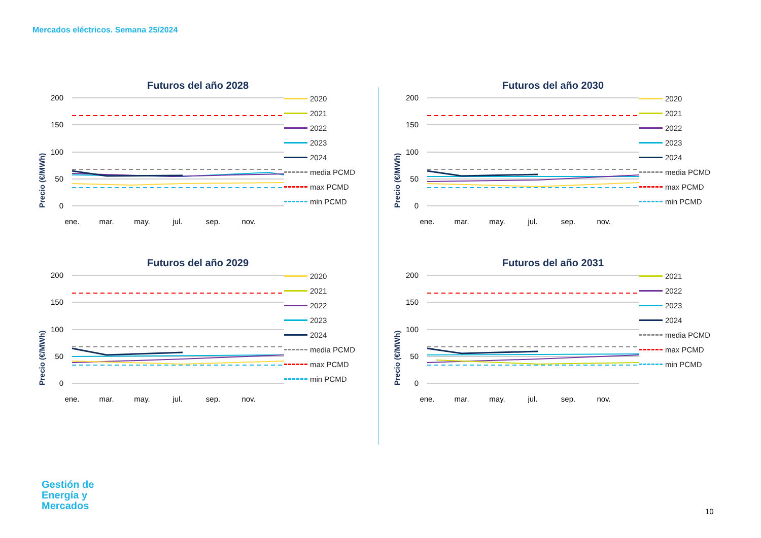Mercados eléctricos. Semana 25/2024
Futuros del año 2028
Precio (€/MWh)
200
150
100
50
0
ene.
mar.
may.
jul.
sep.
nov.
2020
2021
2022
2023
2024
media PCMD
max PCMD
min PCMD
Futuros del año 2030
Precio (€/MWh)
200
150
100
50
0
ene.
mar.
may.
jul.
sep.
nov.
2020
2021
2022
2023
2024
media PCMD
max PCMD
min PCMD
Futuros del año 2029
Precio (€/MWh)
200
150
100
50
0
ene.
mar.
may.
jul.
sep.
nov.
2020
2021
2022
2023
2024
media PCMD
max PCMD
min PCMD
Futuros del año 2031
Precio (€/MWh)
200
150
100
50
0
ene.
mar.
may.
jul.
sep.
nov.
2021
2022
2023
2024
media PCMD
max PCMD
min PCMD
Gestión de
Energía y
Mercados
10